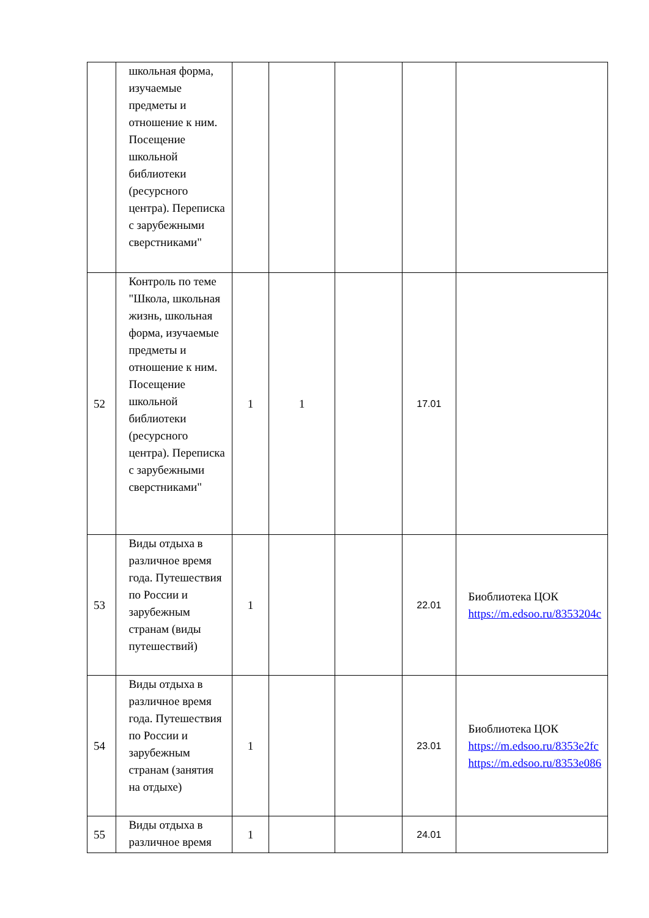| | школьная форма, изучаемые предметы и отношение к ним. Посещение школьной библиотеки (ресурсного центра). Переписка с зарубежными сверстниками" | | | | | |
| 52 | Контроль по теме "Школа, школьная жизнь, школьная форма, изучаемые предметы и отношение к ним. Посещение школьной библиотеки (ресурсного центра). Переписка с зарубежными сверстниками" | 1 | 1 | | 17.01 | |
| 53 | Виды отдыха в различное время года. Путешествия по России и зарубежным странам (виды путешествий) | 1 | | | 22.01 | Биоблиотека ЦОК https://m.edsoo.ru/8353204c |
| 54 | Виды отдыха в различное время года. Путешествия по России и зарубежным странам (занятия на отдыхе) | 1 | | | 23.01 | Биоблиотека ЦОК https://m.edsoo.ru/8353e2fc https://m.edsoo.ru/8353e086 |
| 55 | Виды отдыха в различное время | 1 | | | 24.01 | |